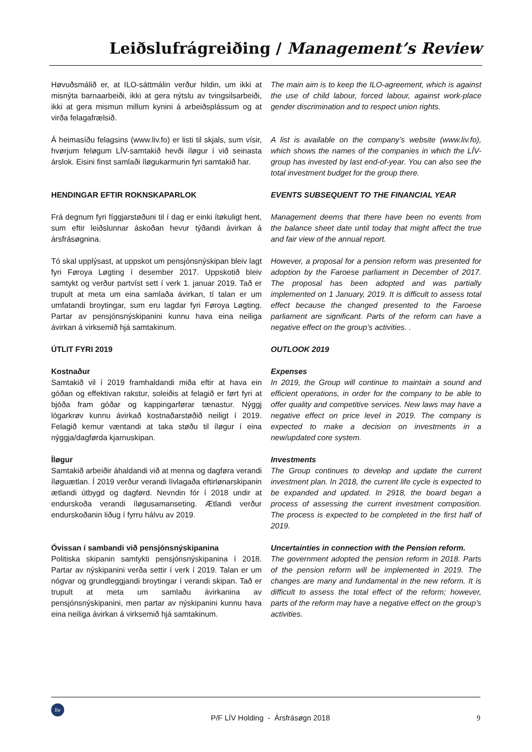Leiðslufrágreiðing / Management’s Review
Høvuðsmálið er, at ILO-sáttmálin verður hildin, um ikki at misnýta barnaarbeiði, ikki at gera nýtslu av tvingsilsarbeiði, ikki at gera mismun millum kynini á arbeiðsplássum og at virða felagafrælsið.
The main aim is to keep the ILO-agreement, which is against the use of child labour, forced labour, against work-place gender discrimination and to respect union rights.
Á heimasíðu felagsins (www.liv.fo) er listi til skjals, sum vísir, hvørjum feløgum LÍV-samtakið hevði íløgur í við seinasta árslok. Eisini finst samlaði íløgukarmurin fyri samtakið har.
A list is available on the company’s website (www.liv.fo), which shows the names of the companies in which the LÍV-group has invested by last end-of-year. You can also see the total investment budget for the group there.
HENDINGAR EFTIR ROKNSKAPARLOK EVENTS SUBSEQUENT TO THE FINANCIAL YEAR
Frá degnum fyri fíggjarstøðuni til í dag er einki ítøkuligt hent, sum eftir leiðslunnar áskoðan hevur týðandi ávirkan á ársfrásøgnina.
Management deems that there have been no events from the balance sheet date until today that might affect the true and fair view of the annual report.
Tó skal upplýsast, at uppskot um pensjónsnýskipan bleiv lagt fyri Føroya Løgting í desember 2017. Uppskotið bleiv samtykt og verður partvíst sett í verk 1. januar 2019. Tað er trupult at meta um eina samlaða ávirkan, tí talan er um umfatandi broytingar, sum eru lagdar fyri Føroya Løgting. Partar av pensjónsnýskipanini kunnu hava eina neiliga ávirkan á virksemið hjá samtakinum.
However, a proposal for a pension reform was presented for adoption by the Faroese parliament in December of 2017. The proposal has been adopted and was partially implemented on 1 January, 2019. It is difficult to assess total effect because the changed presented to the Faroese parliament are significant. Parts of the reform can have a negative effect on the group’s activities. .
ÚTLIT FYRI 2019 OUTLOOK 2019
Kostnaður
Samtakið vil í 2019 framhaldandi miða eftir at hava ein góðan og effektivan rakstur, soleiðis at felagið er ført fyri at bjóða fram góðar og kappingarførar tænastur. Nýggj lógarkrøv kunnu ávirkað kostnaðarstøðið neiligt í 2019. Felagið kemur væntandi at taka støðu til íløgur í eina nýggja/dagførda kjarnuskipan.
Expenses
In 2019, the Group will continue to maintain a sound and efficient operations, in order for the company to be able to offer quality and competitive services. New laws may have a negative effect on price level in 2019. The company is expected to make a decision on investments in a new/updated core system.
Íløgur
Samtakið arbeiðir áhaldandi við at menna og dagføra verandi íløguætlan. Í 2019 verður verandi lívlagaða eftirlønarskipanin ætlandi útbygd og dagførd. Nevndin fór í 2018 undir at endurskoða verandi íløgusamanseting. Ætlandi verður endurskoðanin liðug í fyrru hálvu av 2019.
Investments
The Group continues to develop and update the current investment plan. In 2018, the current life cycle is expected to be expanded and updated. In 2918, the board began a process of assessing the current investment composition. The process is expected to be completed in the first half of 2019.
Óvissan í sambandi við pensjónsnýskipanina
Politiska skipanin samtykti pensjónsnýskipanina í 2018. Partar av nýskipanini verða settir í verk í 2019. Talan er um nógvar og grundleggjandi broytingar í verandi skipan. Tað er trupult at meta um samlaðu ávirkanina av pensjónsnýskipanini, men partar av nýskipanini kunnu hava eina neiliga ávirkan á virksemið hjá samtakinum.
Uncertainties in connection with the Pension reform.
The government adopted the pension reform in 2018. Parts of the pension reform will be implemented in 2019. The changes are many and fundamental in the new reform. It is difficult to assess the total effect of the reform; however, parts of the reform may have a negative effect on the group’s activities.
lív
P/F LÍV Holding - Ársfrásøgn 2018
9